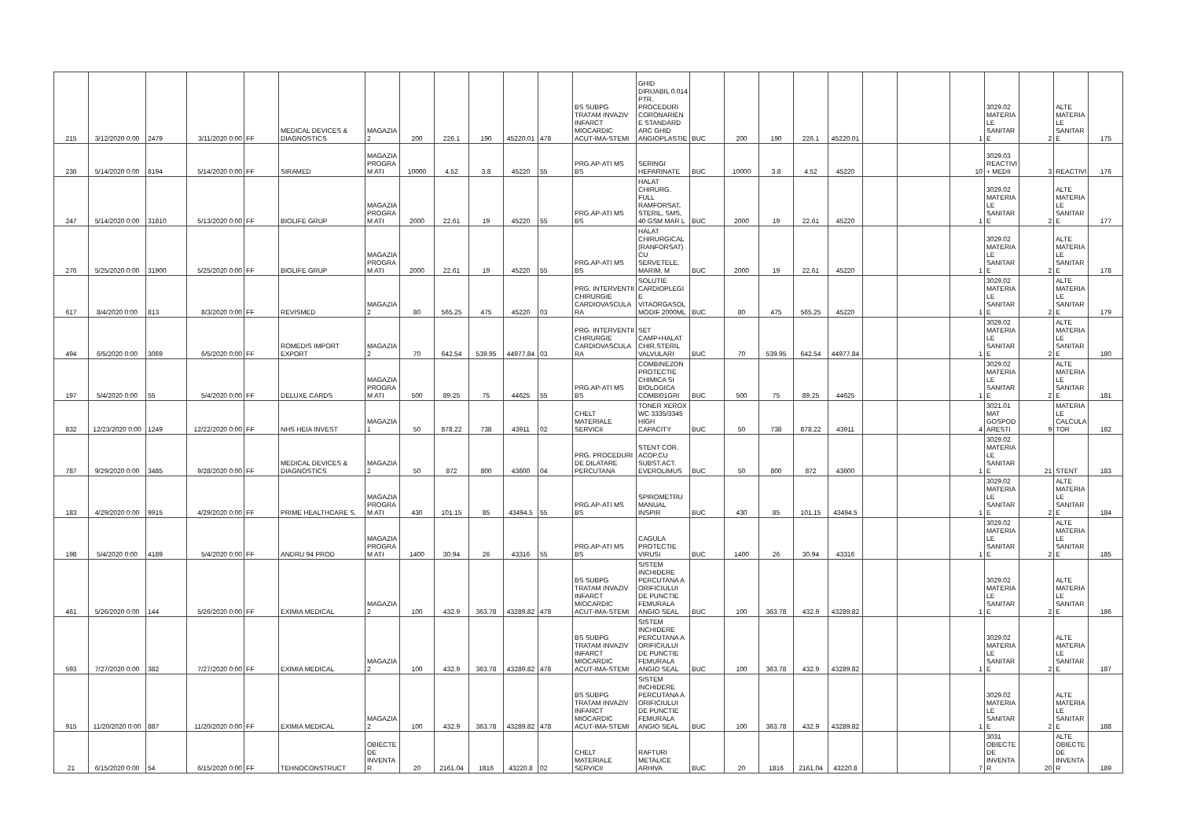| 215 | 3/12/2020 0:00 | 2479 | 3/11/2020 0:00 | FF | MEDICAL DEVICES & DIAGNOSTICS | MAGAZIA 2 | 200 | 226.1 | 190 | 45220.01 | 478 | BS SUBPG TRATAM INVAZIV INFARCT MIOCARDIC ACUT-IMA-STEMI | GHID DIRIJABIL 0.014 PTR. PROCEDURI CORONARIEN E STANDARD ARC GHID ANGIOPLASTIE | BUC | 200 | 190 | 226.1 | 45220.01 | | | 1 | 3029.02 MATERIA LE SANITAR E | 2 | ALTE MATERIA LE SANITAR E | 175 |
| 236 | 5/14/2020 0:00 | 8194 | 5/14/2020 0:00 | FF | SIRAMED | MAGAZIA PROGRA M ATI | 10000 | 4.52 | 3.8 | 45220 | 55 | PRG.AP-ATI MS BS | SERINGI HEPARINATE | BUC | 10000 | 3.8 | 4.52 | 45220 | | | 10 | 3029.03 REACTIVI + MEDII | 3 | REACTIVI | 176 |
| 247 | 5/14/2020 0:00 | 31810 | 5/13/2020 0:00 | FF | BIOLIFE GRUP | MAGAZIA PROGRA M ATI | 2000 | 22.61 | 19 | 45220 | 55 | PRG.AP-ATI MS BS | HALAT CHIRURG. FULL RAMFORSAT, STERIL, SMS, 40 GSM MAR L | BUC | 2000 | 19 | 22.61 | 45220 | | | 1 | 3029.02 MATERIA LE SANITAR E | 2 | ALTE MATERIA LE SANITAR E | 177 |
| 276 | 5/25/2020 0:00 | 31900 | 5/25/2020 0:00 | FF | BIOLIFE GRUP | MAGAZIA PROGRA M ATI | 2000 | 22.61 | 19 | 45220 | 55 | PRG.AP-ATI MS BS | HALAT CHIRURGICAL (RANFORSAT) CU SERVETELE, MARIM. M | BUC | 2000 | 19 | 22.61 | 45220 | | | 1 | 3029.02 MATERIA LE SANITAR E | 2 | ALTE MATERIA LE SANITAR E | 178 |
| 617 | 8/4/2020 0:00 | 813 | 8/3/2020 0:00 | FF | REVISMED | MAGAZIA 2 | 80 | 565.25 | 475 | 45220 | 03 | PRG. INTERVENTII CHIRURGIE CARDIOVASCULA RA | SOLUTIE CARDIOPLEGI E VITAORGASOL MODIF 2000ML | BUC | 80 | 475 | 565.25 | 45220 | | | 1 | 3029.02 MATERIA LE SANITAR E | 2 | ALTE MATERIA LE SANITAR E | 179 |
| 494 | 6/5/2020 0:00 | 3069 | 6/5/2020 0:00 | FF | ROMEDIS IMPORT EXPORT | MAGAZIA 2 | 70 | 642.54 | 539.95 | 44977.84 | 03 | PRG. INTERVENTII CHIRURGIE CARDIOVASCULA RA | SET CAMP+HALAT CHIR.STERIL VALVULARI | BUC | 70 | 539.95 | 642.54 | 44977.84 | | | 1 | 3029.02 MATERIA LE SANITAR E | 2 | ALTE MATERIA LE SANITAR E | 180 |
| 197 | 5/4/2020 0:00 | 55 | 5/4/2020 0:00 | FF | DELUXE CARDS | MAGAZIA PROGRA M ATI | 500 | 89.25 | 75 | 44625 | 55 | PRG.AP-ATI MS BS | COMBINEZON PROTECTIE CHIMICA SI BIOLOGICA COMBI01GRI | BUC | 500 | 75 | 89.25 | 44625 | | | 1 | 3029.02 MATERIA LE SANITAR E | 2 | ALTE MATERIA LE SANITAR E | 181 |
| 832 | 12/23/2020 0:00 | 1249 | 12/22/2020 0:00 | FF | NHS HEIA INVEST | MAGAZIA 1 | 50 | 878.22 | 738 | 43911 | 02 | CHELT MATERIALE SERVICII | TONER XEROX WC 3335/3345 HIGH CAPACITY | BUC | 50 | 738 | 878.22 | 43911 | | | 4 | 3021.01 MAT GOSPOD ARESTI | 9 | MATERIA LE CALCULA TOR | 182 |
| 787 | 9/29/2020 0:00 | 3485 | 9/28/2020 0:00 | FF | MEDICAL DEVICES & DIAGNOSTICS | MAGAZIA 2 | 50 | 872 | 800 | 43600 | 04 | PRG. PROCEDURI DE DILATARE PERCUTANA | STENT COR. ACOP.CU SUBST.ACT. EVEROLIMUS | BUC | 50 | 800 | 872 | 43600 | | | 1 | 3029.02 MATERIA LE SANITAR E | 21 | STENT | 183 |
| 183 | 4/29/2020 0:00 | 9915 | 4/29/2020 0:00 | FF | PRIME HEALTHCARE S. | MAGAZIA PROGRA M ATI | 430 | 101.15 | 85 | 43494.5 | 55 | PRG.AP-ATI MS BS | SPIROMETRU MANUAL INSPIR | BUC | 430 | 85 | 101.15 | 43494.5 | | | 1 | 3029.02 MATERIA LE SANITAR E | 2 | ALTE MATERIA LE SANITAR E | 184 |
| 198 | 5/4/2020 0:00 | 4189 | 5/4/2020 0:00 | FF | ANDRU 94 PROD | MAGAZIA PROGRA M ATI | 1400 | 30.94 | 26 | 43316 | 55 | PRG.AP-ATI MS BS | CAGULA PROTECTIE VIRUSI | BUC | 1400 | 26 | 30.94 | 43316 | | | 1 | 3029.02 MATERIA LE SANITAR E | 2 | ALTE MATERIA LE SANITAR E | 185 |
| 461 | 5/26/2020 0:00 | 144 | 5/26/2020 0:00 | FF | EXIMIA MEDICAL | MAGAZIA 2 | 100 | 432.9 | 363.78 | 43289.82 | 478 | BS SUBPG TRATAM INVAZIV INFARCT MIOCARDIC ACUT-IMA-STEMI | SISTEM INCHIDERE PERCUTANA A ORIFICIULUI DE PUNCTIE FEMURALA ANGIO SEAL | BUC | 100 | 363.78 | 432.9 | 43289.82 | | | 1 | 3029.02 MATERIA LE SANITAR E | 2 | ALTE MATERIA LE SANITAR E | 186 |
| 593 | 7/27/2020 0:00 | 382 | 7/27/2020 0:00 | FF | EXIMIA MEDICAL | MAGAZIA 2 | 100 | 432.9 | 363.78 | 43289.82 | 478 | BS SUBPG TRATAM INVAZIV INFARCT MIOCARDIC ACUT-IMA-STEMI | SISTEM INCHIDERE PERCUTANA A ORIFICIULUI DE PUNCTIE FEMURALA ANGIO SEAL | BUC | 100 | 363.78 | 432.9 | 43289.82 | | | 1 | 3029.02 MATERIA LE SANITAR E | 2 | ALTE MATERIA LE SANITAR E | 187 |
| 915 | 11/20/2020 0:00 | 887 | 11/20/2020 0:00 | FF | EXIMIA MEDICAL | MAGAZIA 2 | 100 | 432.9 | 363.78 | 43289.82 | 478 | BS SUBPG TRATAM INVAZIV INFARCT MIOCARDIC ACUT-IMA-STEMI | SISTEM INCHIDERE PERCUTANA A ORIFICIULUI DE PUNCTIE FEMURALA ANGIO SEAL | BUC | 100 | 363.78 | 432.9 | 43289.82 | | | 1 | 3029.02 MATERIA LE SANITAR E | 2 | ALTE MATERIA LE SANITAR E | 188 |
| 21 | 6/15/2020 0:00 | 54 | 6/15/2020 0:00 | FF | TEHNOCONSTRUCT | OBIECTE DE INVENTA R | 20 | 2161.04 | 1816 | 43220.8 | 02 | CHELT MATERIALE SERVICII | RAFTURI METALICE ARHIVA | BUC | 20 | 1816 | 2161.04 | 43220.8 | | | 7 | 3031 OBIECTE DE INVENTA R | 20 | ALTE OBIECTE DE INVENTA R | 189 |